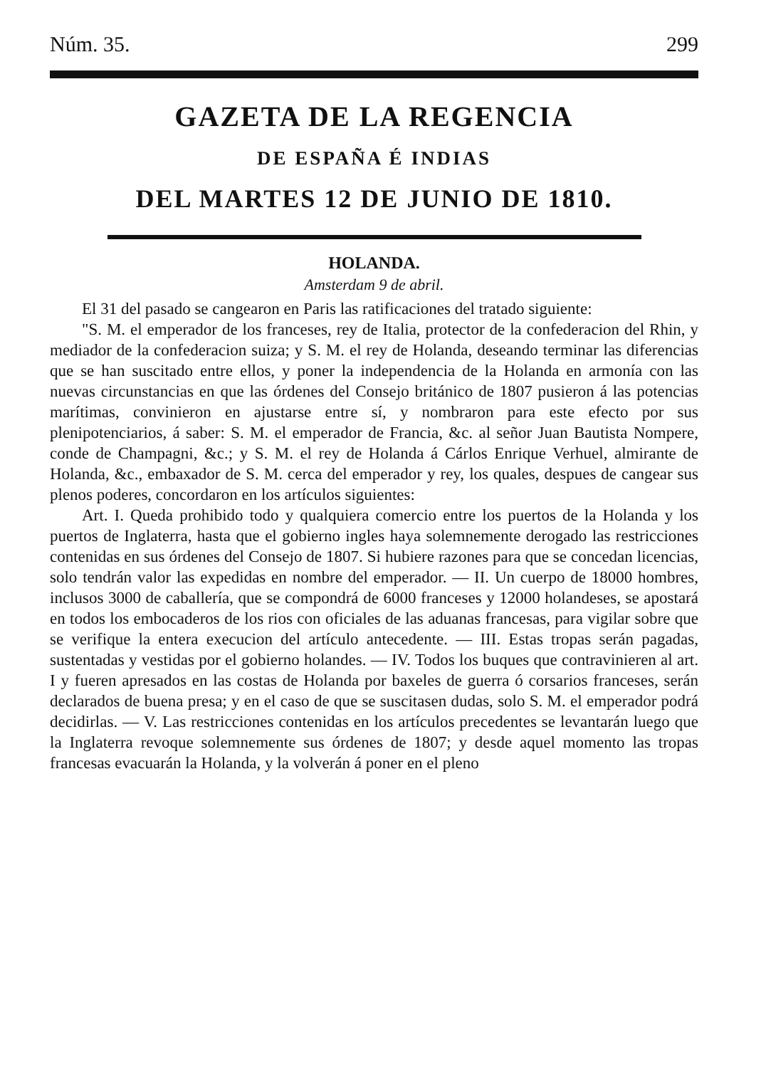Núm. 35. 299
GAZETA DE LA REGENCIA
DE ESPAÑA É INDIAS
DEL MARTES 12 DE JUNIO DE 1810.
HOLANDA.
Amsterdam 9 de abril.
El 31 del pasado se cangearon en Paris las ratificaciones del tratado siguiente:
"S. M. el emperador de los franceses, rey de Italia, protector de la confederacion del Rhin, y mediador de la confederacion suiza; y S. M. el rey de Holanda, deseando terminar las diferencias que se han suscitado entre ellos, y poner la independencia de la Holanda en armonía con las nuevas circunstancias en que las órdenes del Consejo británico de 1807 pusieron á las potencias marítimas, convinieron en ajustarse entre sí, y nombraron para este efecto por sus plenipotenciarios, á saber: S. M. el emperador de Francia, &c. al señor Juan Bautista Nompere, conde de Champagni, &c.; y S. M. el rey de Holanda á Cárlos Enrique Verhuel, almirante de Holanda, &c., embaxador de S. M. cerca del emperador y rey, los quales, despues de cangear sus plenos poderes, concordaron en los artículos siguientes:
Art. I. Queda prohibido todo y qualquiera comercio entre los puertos de la Holanda y los puertos de Inglaterra, hasta que el gobierno ingles haya solemnemente derogado las restricciones contenidas en sus órdenes del Consejo de 1807. Si hubiere razones para que se concedan licencias, solo tendrán valor las expedidas en nombre del emperador. — II. Un cuerpo de 18000 hombres, inclusos 3000 de caballería, que se compondrá de 6000 franceses y 12000 holandeses, se apostará en todos los embocaderos de los rios con oficiales de las aduanas francesas, para vigilar sobre que se verifique la entera execucion del artículo antecedente. — III. Estas tropas serán pagadas, sustentadas y vestidas por el gobierno holandes. — IV. Todos los buques que contravinieren al art. I y fueren apresados en las costas de Holanda por baxeles de guerra ó corsarios franceses, serán declarados de buena presa; y en el caso de que se suscitasen dudas, solo S. M. el emperador podrá decidirlas. — V. Las restricciones contenidas en los artículos precedentes se levantarán luego que la Inglaterra revoque solemnemente sus órdenes de 1807; y desde aquel momento las tropas francesas evacuarán la Holanda, y la volverán á poner en el pleno